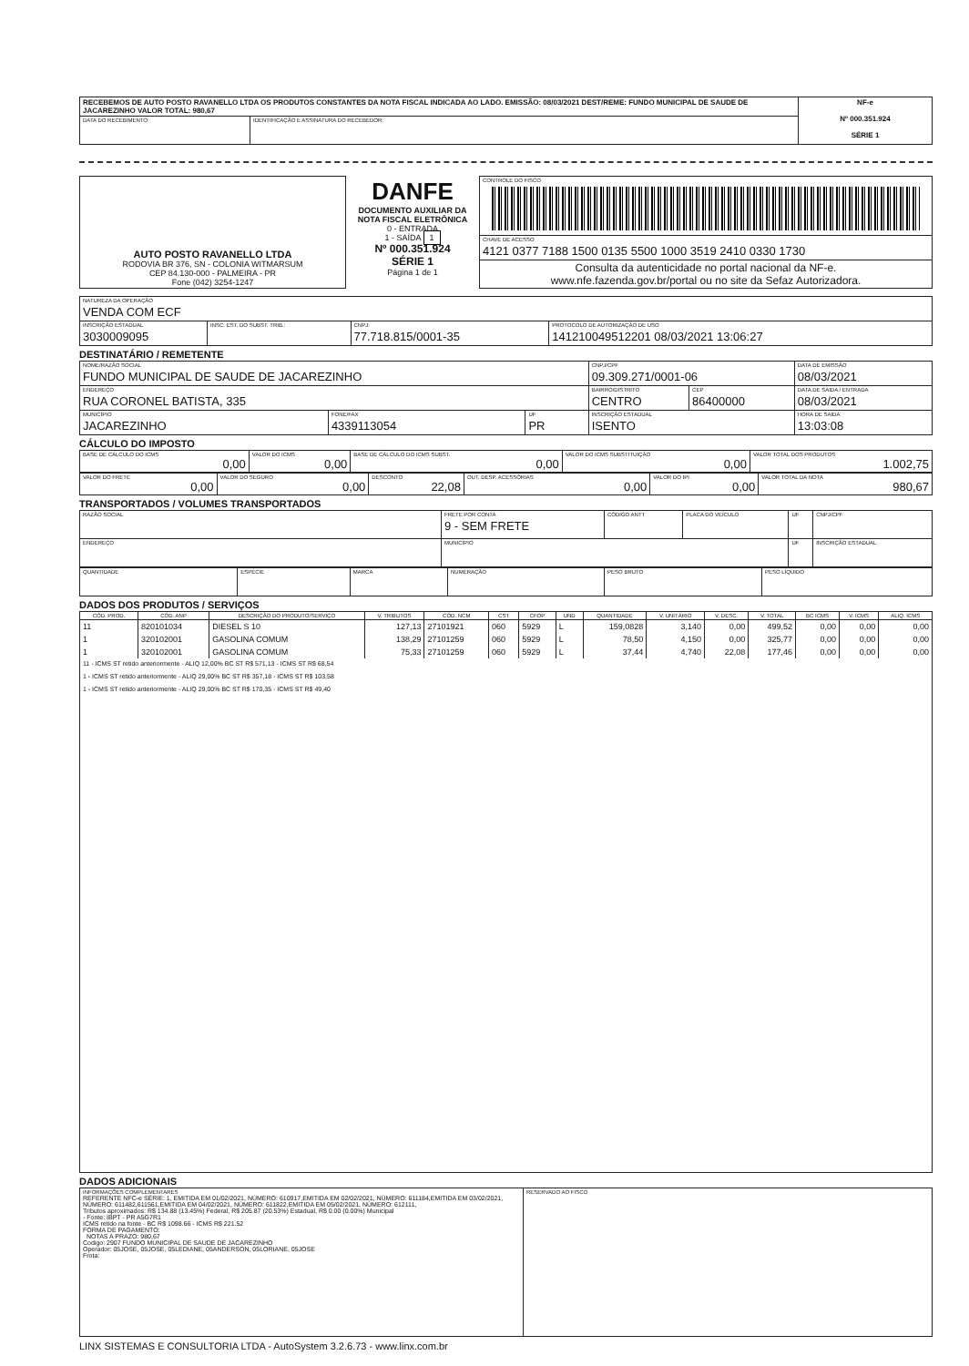| RECEBEMOS DE AUTO POSTO RAVANELLO LTDA OS PRODUTOS CONSTANTES DA NOTA FISCAL INDICADA AO LADO. EMISSÃO: 08/03/2021 DEST/REME: FUNDO MUNICIPAL DE SAUDE DE JACAREZINHO VALOR TOTAL: 980,67 | | NF-e Nº 000.351.924 SÉRIE 1 |
| DATA DO RECEBIMENTO: | IDENTIFICAÇÃO E ASSINATURA DO RECEBEDOR: | |
| AUTO POSTO RAVANELLO LTDA RODOVIA BR 376, SN - COLONIA WITMARSUM CEP 84.130-000 - PALMEIRA - PR Fone (042) 3254-1247 | DANFE DOCUMENTO AUXILIAR DA NOTA FISCAL ELETRÔNICA 0 - ENTRADA 1 - SAÍDA 1 Nº 000.351.924 SÉRIE 1 Página 1 de 1 | CONTROLE DO FISCO |
| | | CHAVE DE ACESSO 4121 0377 7188 1500 0135 5500 1000 3519 2410 0330 1730 |
| | | Consulta da autenticidade no portal nacional da NF-e. www.nfe.fazenda.gov.br/portal ou no site da Sefaz Autorizadora. |
| NATUREZA DA OPERAÇÃO VENDA COM ECF | | | |
| INSCRIÇÃO ESTADUAL 3030009095 | INSC. EST. DO SUBST. TRIB.: | CNPJ: 77.718.815/0001-35 | PROTOCOLO DE AUTORIZAÇÃO DE USO 141210049512201 08/03/2021 13:06:27 |
DESTINATÁRIO / REMETENTE
| NOME/RAZÃO SOCIAL FUNDO MUNICIPAL DE SAUDE DE JACAREZINHO | | | CNPJ/CPF 09.309.271/0001-06 | | DATA DE EMISSÃO 08/03/2021 |
| ENDEREÇO RUA CORONEL BATISTA, 335 | | | BAIRRO/DISTRITO CENTRO | CEP 86400000 | DATA DE SAIDA / ENTRADA 08/03/2021 |
| MUNICÍPIO JACAREZINHO | FONE/FAX 4339113054 | UF PR | INSCRIÇÃO ESTADUAL ISENTO | | HORA DE SAIDA 13:03:08 |
CÁLCULO DO IMPOSTO
| BASE DE CÁLCULO DO ICMS 0,00 | VALOR DO ICMS 0,00 | BASE DE CÁLCULO DO ICMS SUBST. 0,00 | VALOR DO ICMS SUBSTITUIÇÃO 0,00 | VALOR TOTAL DOS PRODUTOS 1.002,75 |
| VALOR DO FRETE 0,00 | VALOR DO SEGURO 0,00 | DESCONTO 22,08 | OUT. DESP. ACESSÓRIAS 0,00 | VALOR DO IPI 0,00 | VALOR TOTAL DA NOTA 980,67 |
TRANSPORTADOS / VOLUMES TRANSPORTADOS
| RAZÃO SOCIAL | FRETE POR CONTA 9 - SEM FRETE | CÓDIGO ANTT | PLACA DO VEÍCULO | UF | CNPJ/CPF |
| ENDEREÇO | MUNICÍPIO | | | UF | INSCRIÇÃO ESTADUAL |
| QUANTIDADE | ESPÉCIE | MARCA | NUMERAÇÃO | PESO BRUTO | PESO LÍQUIDO |
DADOS DOS PRODUTOS / SERVIÇOS
| CÓD. PROD. | CÓD. ANP | DESCRIÇÃO DO PRODUTO/SERVIÇO | V. TRIBUTOS | CÓD. NCM | CST | CFOP | UND | QUANTIDADE | V. UNITÁRIO | V. DESC. | V. TOTAL | BC ICMS | V. ICMS | ALIQ. ICMS |
| --- | --- | --- | --- | --- | --- | --- | --- | --- | --- | --- | --- | --- | --- | --- |
| 11 | 820101034 | DIESEL S 10 | 127,13 | 27101921 | 060 | 5929 | L | 159,0828 | 3,140 | 0,00 | 499,52 | 0,00 | 0,00 | 0,00 |
| 1 | 320102001 | GASOLINA COMUM | 138,29 | 27101259 | 060 | 5929 | L | 78,50 | 4,150 | 0,00 | 325,77 | 0,00 | 0,00 | 0,00 |
| 1 | 320102001 | GASOLINA COMUM | 75,33 | 27101259 | 060 | 5929 | L | 37,44 | 4,740 | 22,08 | 177,46 | 0,00 | 0,00 | 0,00 |
| 11 - ICMS ST retido anteriormente - ALIQ 12,00% BC ST R$ 571,13 - ICMS ST R$ 68,54 1 - ICMS ST retido anteriormente - ALIQ 29,00% BC ST R$ 357,18 - ICMS ST R$ 103,58 1 - ICMS ST retido anteriormente - ALIQ 29,00% BC ST R$ 170,35 - ICMS ST R$ 49,40 | | | | | | | | | | | | | | |
DADOS ADICIONAIS
| INFORMAÇÕES COMPLEMENTARES REFERENTE NFC-e SÉRIE: 1, EMITIDA EM 01/02/2021, NÚMERO: 610917,EMITIDA EM 02/02/2021, NÚMERO: 611184,EMITIDA EM 03/02/2021, NÚMERO: 611482,611561,EMITIDA EM 04/02/2021, NÚMERO: 611822,EMITIDA EM 05/02/2021, NÚMERO: 612111, Tributos aproximados: R$ 134.88 (13.45%) Federal, R$ 205.87 (20.53%) Estadual, R$ 0.00 (0.00%) Municipal - Fonte: IBPT - PR A5G7R1 ICMS retido na fonte - BC R$ 1098.66 - ICMS R$ 221.52 FORMA DE PAGAMENTO: NOTAS A PRAZO: 980,67 Codigo: 2907 FUNDO MUNICIPAL DE SAUDE DE JACAREZINHO Operador: 05JOSE, 05JOSE, 05LEDIANE, 05ANDERSON, 05LORIANE, 05JOSE Frota: | RESERVADO AO FISCO |
LINX SISTEMAS E CONSULTORIA LTDA - AutoSystem 3.2.6.73 - www.linx.com.br